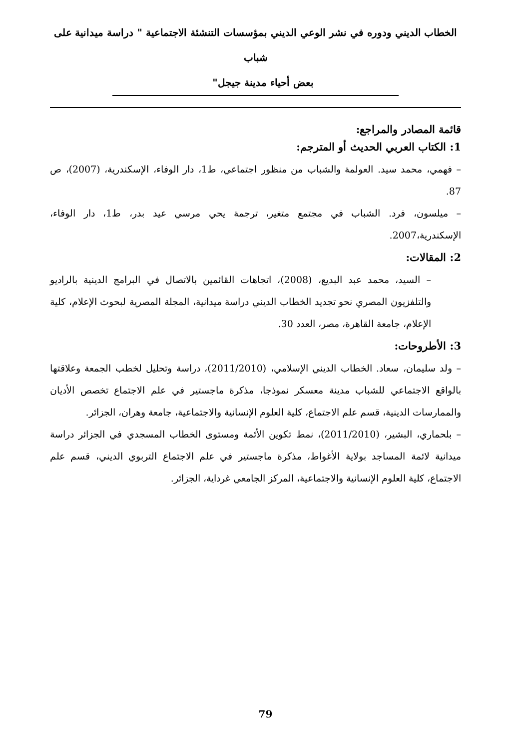الخطاب الديني ودوره في نشر الوعي الديني بمؤسسات التنشئة الاجتماعية " دراسة ميدانية على شباب
بعض أحياء مدينة جيجل"
قائمة المصادر والمراجع:
1: الكتاب العربي الحديث أو المترجم:
– فهمي، محمد سيد. العولمة والشباب من منظور اجتماعي، ط1، دار الوفاء، الإسكندرية، (2007)، ص 87.
– ميلسون، فرد. الشباب في مجتمع متغير، ترجمة يحي مرسي عيد بدر، ط1، دار الوفاء، الإسكندرية،2007.
2: المقالات:
– السيد، محمد عبد البديع، (2008)، اتجاهات القائمين بالاتصال في البرامج الدينية بالراديو والتلفزيون المصري نحو تجديد الخطاب الديني دراسة ميدانية، المجلة المصرية لبحوث الإعلام، كلية الإعلام، جامعة القاهرة، مصر، العدد 30.
3: الأطروحات:
– ولد سليمان، سعاد. الخطاب الديني الإسلامي، (2011/2010)، دراسة وتحليل لخطب الجمعة وعلاقتها بالواقع الاجتماعي للشباب مدينة معسكر نموذجا، مذكرة ماجستير في علم الاجتماع تخصص الأديان والممارسات الدينية، قسم علم الاجتماع، كلية العلوم الإنسانية والاجتماعية، جامعة وهران، الجزائر.
– بلحماري، البشير، (2011/2010)، نمط تكوين الأئمة ومستوى الخطاب المسجدي في الجزائر دراسة ميدانية لائمة المساجد بولاية الأغواط، مذكرة ماجستير في علم الاجتماع التربوي الديني، قسم علم الاجتماع، كلية العلوم الإنسانية والاجتماعية، المركز الجامعي غرداية، الجزائر.
79